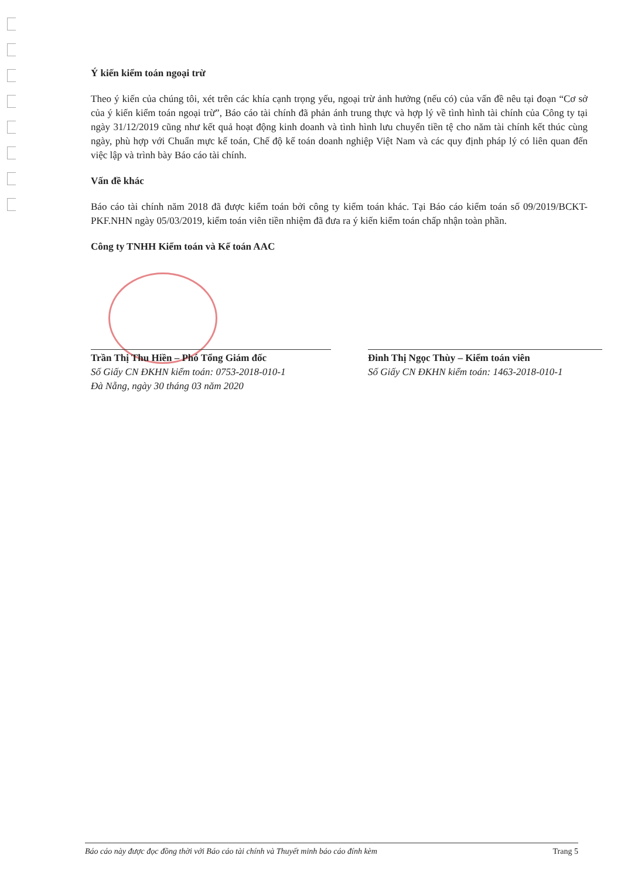Ý kiến kiểm toán ngoại trừ
Theo ý kiến của chúng tôi, xét trên các khía cạnh trọng yếu, ngoại trừ ảnh hưởng (nếu có) của vấn đề nêu tại đoạn “Cơ sở của ý kiến kiểm toán ngoại trừ”, Báo cáo tài chính đã phản ánh trung thực và hợp lý về tình hình tài chính của Công ty tại ngày 31/12/2019 cũng như kết quả hoạt động kinh doanh và tình hình lưu chuyển tiền tệ cho năm tài chính kết thúc cùng ngày, phù hợp với Chuẩn mực kế toán, Chế độ kế toán doanh nghiệp Việt Nam và các quy định pháp lý có liên quan đến việc lập và trình bày Báo cáo tài chính.
Vấn đề khác
Báo cáo tài chính năm 2018 đã được kiểm toán bởi công ty kiểm toán khác. Tại Báo cáo kiểm toán số 09/2019/BCKT-PKF.NHN ngày 05/03/2019, kiểm toán viên tiền nhiệm đã đưa ra ý kiến kiểm toán chấp nhận toàn phần.
Công ty TNHH Kiểm toán và Kế toán AAC
Trần Thị Thu Hiền – Phó Tổng Giám đốc
Số Giấy CN ĐKHN kiểm toán: 0753-2018-010-1
Đà Nẵng, ngày 30 tháng 03 năm 2020
Đinh Thị Ngọc Thùy – Kiểm toán viên
Số Giấy CN ĐKHN kiểm toán: 1463-2018-010-1
Báo cáo này được đọc đồng thời với Báo cáo tài chính và Thuyết minh báo cáo đính kèm Trang 5